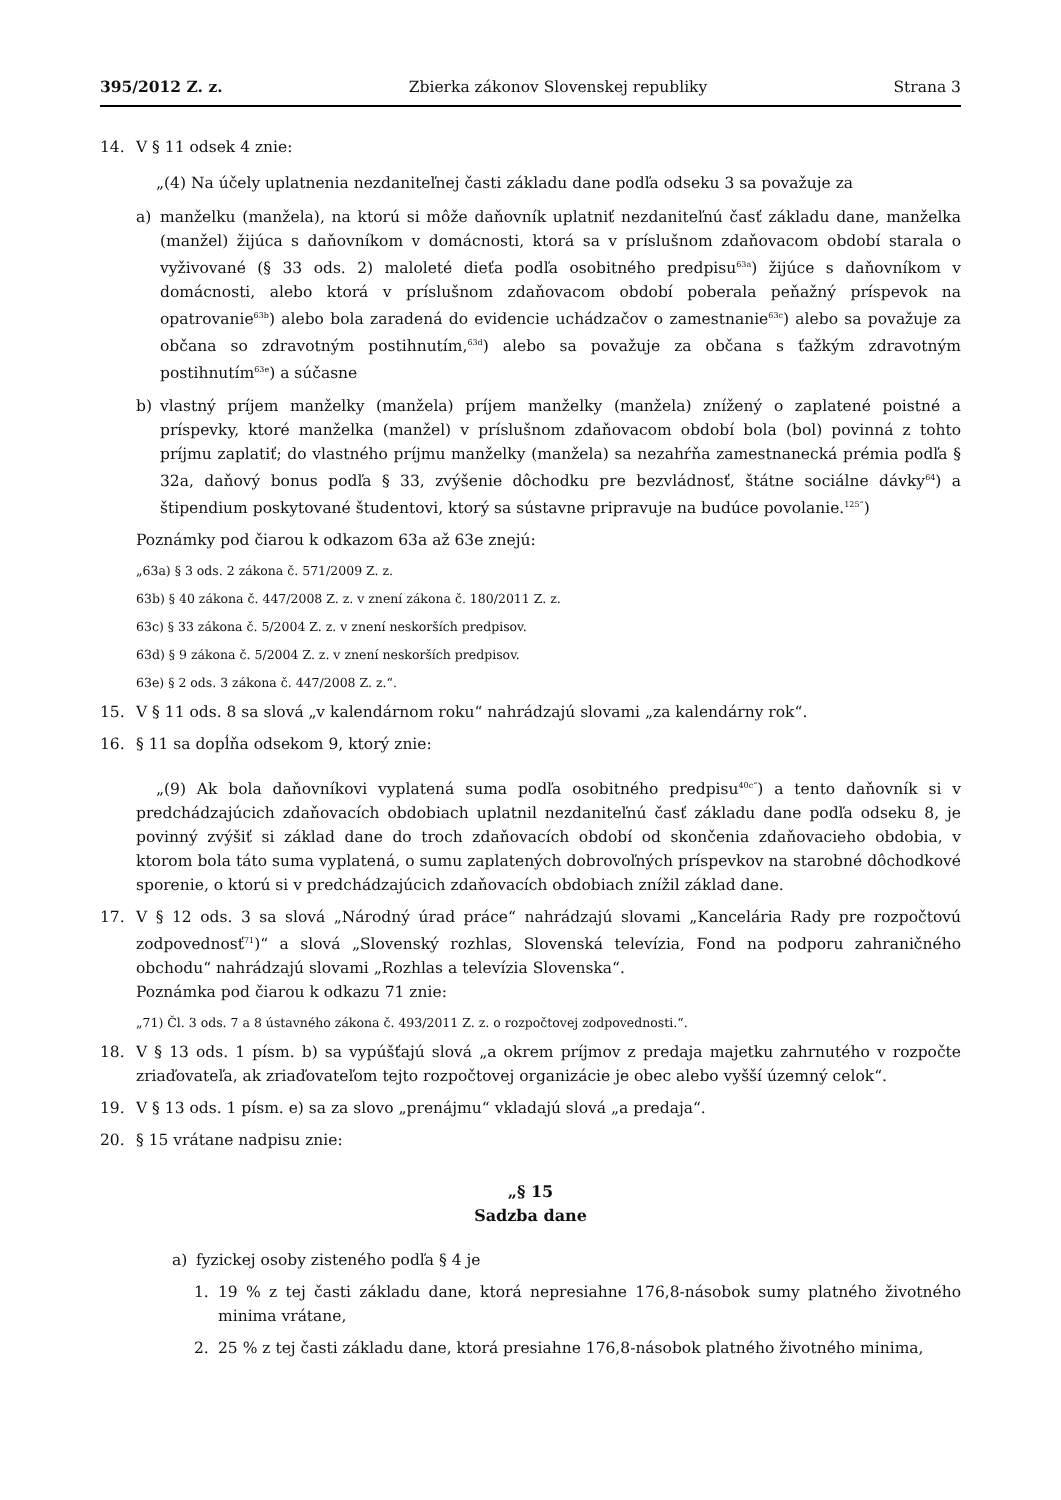395/2012 Z. z. Zbierka zákonov Slovenskej republiky Strana 3
14. V § 11 odsek 4 znie:
„(4) Na účely uplatnenia nezdaniteľnej časti základu dane podľa odseku 3 sa považuje za
a) manželku (manžela), na ktorú si môže daňovník uplatniť nezdaniteľnú časť základu dane, manželka (manžel) žijúca s daňovníkom v domácnosti, ktorá sa v príslušnom zdaňovacom období starala o vyživované (§ 33 ods. 2) maloleté dieťa podľa osobitného predpisu<sup>63a</sup>) žijúce s daňovníkom v domácnosti, alebo ktorá v príslušnom zdaňovacom období poberala peňažný príspevok na opatrovanie<sup>63b</sup>) alebo bola zaradená do evidencie uchádzačov o zamestnanie<sup>63c</sup>) alebo sa považuje za občana so zdravotným postihnutím,<sup>63d</sup>) alebo sa považuje za občana s ťažkým zdravotným postihnutím<sup>63e</sup>) a súčasne
b) vlastný príjem manželky (manžela) príjem manželky (manžela) znížený o zaplatené poistné a príspevky, ktoré manželka (manžel) v príslušnom zdaňovacom období bola (bol) povinná z tohto príjmu zaplatiť; do vlastného príjmu manželky (manžela) sa nezahŕňa zamestnanecká prémia podľa § 32a, daňový bonus podľa § 33, zvýšenie dôchodku pre bezvládnosť, štátne sociálne dávky<sup>64</sup>) a štipendium poskytované študentovi, ktorý sa sústavne pripravuje na budúce povolanie.<sup>125“</sup>)
Poznámky pod čiarou k odkazom 63a až 63e znejú:
„63a) § 3 ods. 2 zákona č. 571/2009 Z. z.
63b) § 40 zákona č. 447/2008 Z. z. v znení zákona č. 180/2011 Z. z.
63c) § 33 zákona č. 5/2004 Z. z. v znení neskorších predpisov.
63d) § 9 zákona č. 5/2004 Z. z. v znení neskorších predpisov.
63e) § 2 ods. 3 zákona č. 447/2008 Z. z.“.
15. V § 11 ods. 8 sa slová „v kalendárnom roku“ nahrádzajú slovami „za kalendárny rok“.
16. § 11 sa dopĺňa odsekom 9, ktorý znie:
„(9) Ak bola daňovníkovi vyplatená suma podľa osobitného predpisu<sup>40c“</sup>) a tento daňovník si v predchádzajúcich zdaňovacích obdobiach uplatnil nezdaniteľnú časť základu dane podľa odseku 8, je povinný zvýšiť si základ dane do troch zdaňovacích období od skončenia zdaňovacieho obdobia, v ktorom bola táto suma vyplatená, o sumu zaplatených dobrovoľných príspevkov na starobné dôchodkové sporenie, o ktorú si v predchádzajúcich zdaňovacích obdobiach znížil základ dane.
17. V § 12 ods. 3 sa slová „Národný úrad práce“ nahrádzajú slovami „Kancelária Rady pre rozpočtovú zodpovednosť<sup>71</sup>)“ a slová „Slovenský rozhlas, Slovenská televízia, Fond na podporu zahraničného obchodu“ nahrádzajú slovami „Rozhlas a televízia Slovenska“.
Poznámka pod čiarou k odkazu 71 znie:
„71) Čl. 3 ods. 7 a 8 ústavného zákona č. 493/2011 Z. z. o rozpočtovej zodpovednosti.“.
18. V § 13 ods. 1 písm. b) sa vypúšťajú slová „a okrem príjmov z predaja majetku zahrnutého v rozpočte zriaďovateľa, ak zriaďovateľom tejto rozpočtovej organizácie je obec alebo vyšší územný celok“.
19. V § 13 ods. 1 písm. e) sa za slovo „prenájmu“ vkladajú slová „a predaja“.
20. § 15 vrátane nadpisu znie:
„§ 15
Sadzba dane
a) fyzickej osoby zisteného podľa § 4 je
1. 19 % z tej časti základu dane, ktorá nepresiahne 176,8-násobok sumy platného životného minima vrátane,
2. 25 % z tej časti základu dane, ktorá presiahne 176,8-násobok platného životného minima,